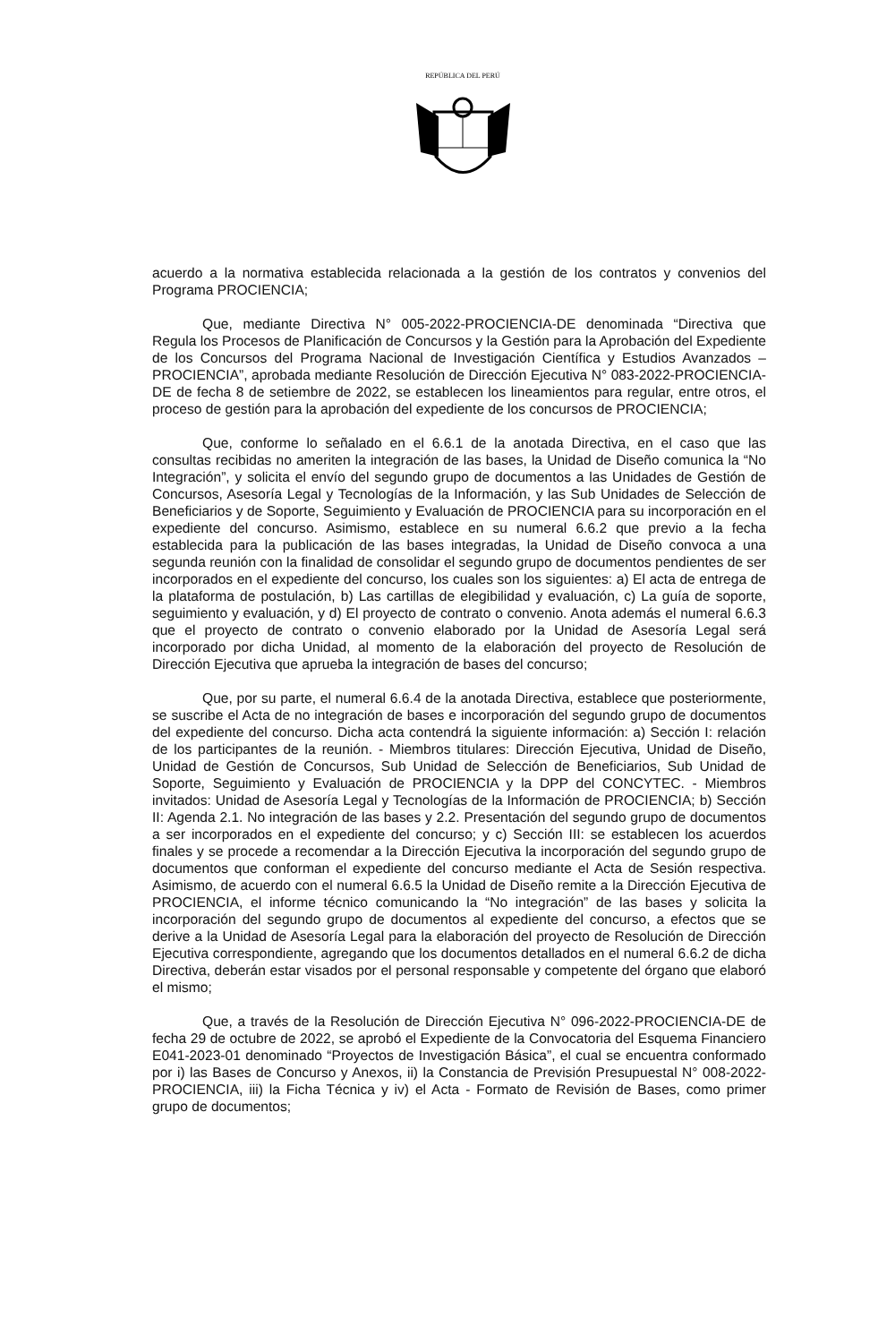REPÚBLICA DEL PERÚ
acuerdo a la normativa establecida relacionada a la gestión de los contratos y convenios del Programa PROCIENCIA;
Que, mediante Directiva N° 005-2022-PROCIENCIA-DE denominada “Directiva que Regula los Procesos de Planificación de Concursos y la Gestión para la Aprobación del Expediente de los Concursos del Programa Nacional de Investigación Científica y Estudios Avanzados – PROCIENCIA”, aprobada mediante Resolución de Dirección Ejecutiva N° 083-2022-PROCIENCIA-DE de fecha 8 de setiembre de 2022, se establecen los lineamientos para regular, entre otros, el proceso de gestión para la aprobación del expediente de los concursos de PROCIENCIA;
Que, conforme lo señalado en el 6.6.1 de la anotada Directiva, en el caso que las consultas recibidas no ameriten la integración de las bases, la Unidad de Diseño comunica la “No Integración”, y solicita el envío del segundo grupo de documentos a las Unidades de Gestión de Concursos, Asesoría Legal y Tecnologías de la Información, y las Sub Unidades de Selección de Beneficiarios y de Soporte, Seguimiento y Evaluación de PROCIENCIA para su incorporación en el expediente del concurso. Asimismo, establece en su numeral 6.6.2 que previo a la fecha establecida para la publicación de las bases integradas, la Unidad de Diseño convoca a una segunda reunión con la finalidad de consolidar el segundo grupo de documentos pendientes de ser incorporados en el expediente del concurso, los cuales son los siguientes: a) El acta de entrega de la plataforma de postulación, b) Las cartillas de elegibilidad y evaluación, c) La guía de soporte, seguimiento y evaluación, y d) El proyecto de contrato o convenio. Anota además el numeral 6.6.3 que el proyecto de contrato o convenio elaborado por la Unidad de Asesoría Legal será incorporado por dicha Unidad, al momento de la elaboración del proyecto de Resolución de Dirección Ejecutiva que aprueba la integración de bases del concurso;
Que, por su parte, el numeral 6.6.4 de la anotada Directiva, establece que posteriormente, se suscribe el Acta de no integración de bases e incorporación del segundo grupo de documentos del expediente del concurso. Dicha acta contendrá la siguiente información: a) Sección I: relación de los participantes de la reunión. - Miembros titulares: Dirección Ejecutiva, Unidad de Diseño, Unidad de Gestión de Concursos, Sub Unidad de Selección de Beneficiarios, Sub Unidad de Soporte, Seguimiento y Evaluación de PROCIENCIA y la DPP del CONCYTEC. - Miembros invitados: Unidad de Asesoría Legal y Tecnologías de la Información de PROCIENCIA; b) Sección II: Agenda 2.1. No integración de las bases y 2.2. Presentación del segundo grupo de documentos a ser incorporados en el expediente del concurso; y c) Sección III: se establecen los acuerdos finales y se procede a recomendar a la Dirección Ejecutiva la incorporación del segundo grupo de documentos que conforman el expediente del concurso mediante el Acta de Sesión respectiva. Asimismo, de acuerdo con el numeral 6.6.5 la Unidad de Diseño remite a la Dirección Ejecutiva de PROCIENCIA, el informe técnico comunicando la “No integración” de las bases y solicita la incorporación del segundo grupo de documentos al expediente del concurso, a efectos que se derive a la Unidad de Asesoría Legal para la elaboración del proyecto de Resolución de Dirección Ejecutiva correspondiente, agregando que los documentos detallados en el numeral 6.6.2 de dicha Directiva, deberán estar visados por el personal responsable y competente del órgano que elaboró el mismo;
Que, a través de la Resolución de Dirección Ejecutiva N° 096-2022-PROCIENCIA-DE de fecha 29 de octubre de 2022, se aprobó el Expediente de la Convocatoria del Esquema Financiero E041-2023-01 denominado “Proyectos de Investigación Básica”, el cual se encuentra conformado por i) las Bases de Concurso y Anexos, ii) la Constancia de Previsión Presupuestal N° 008-2022-PROCIENCIA, iii) la Ficha Técnica y iv) el Acta - Formato de Revisión de Bases, como primer grupo de documentos;